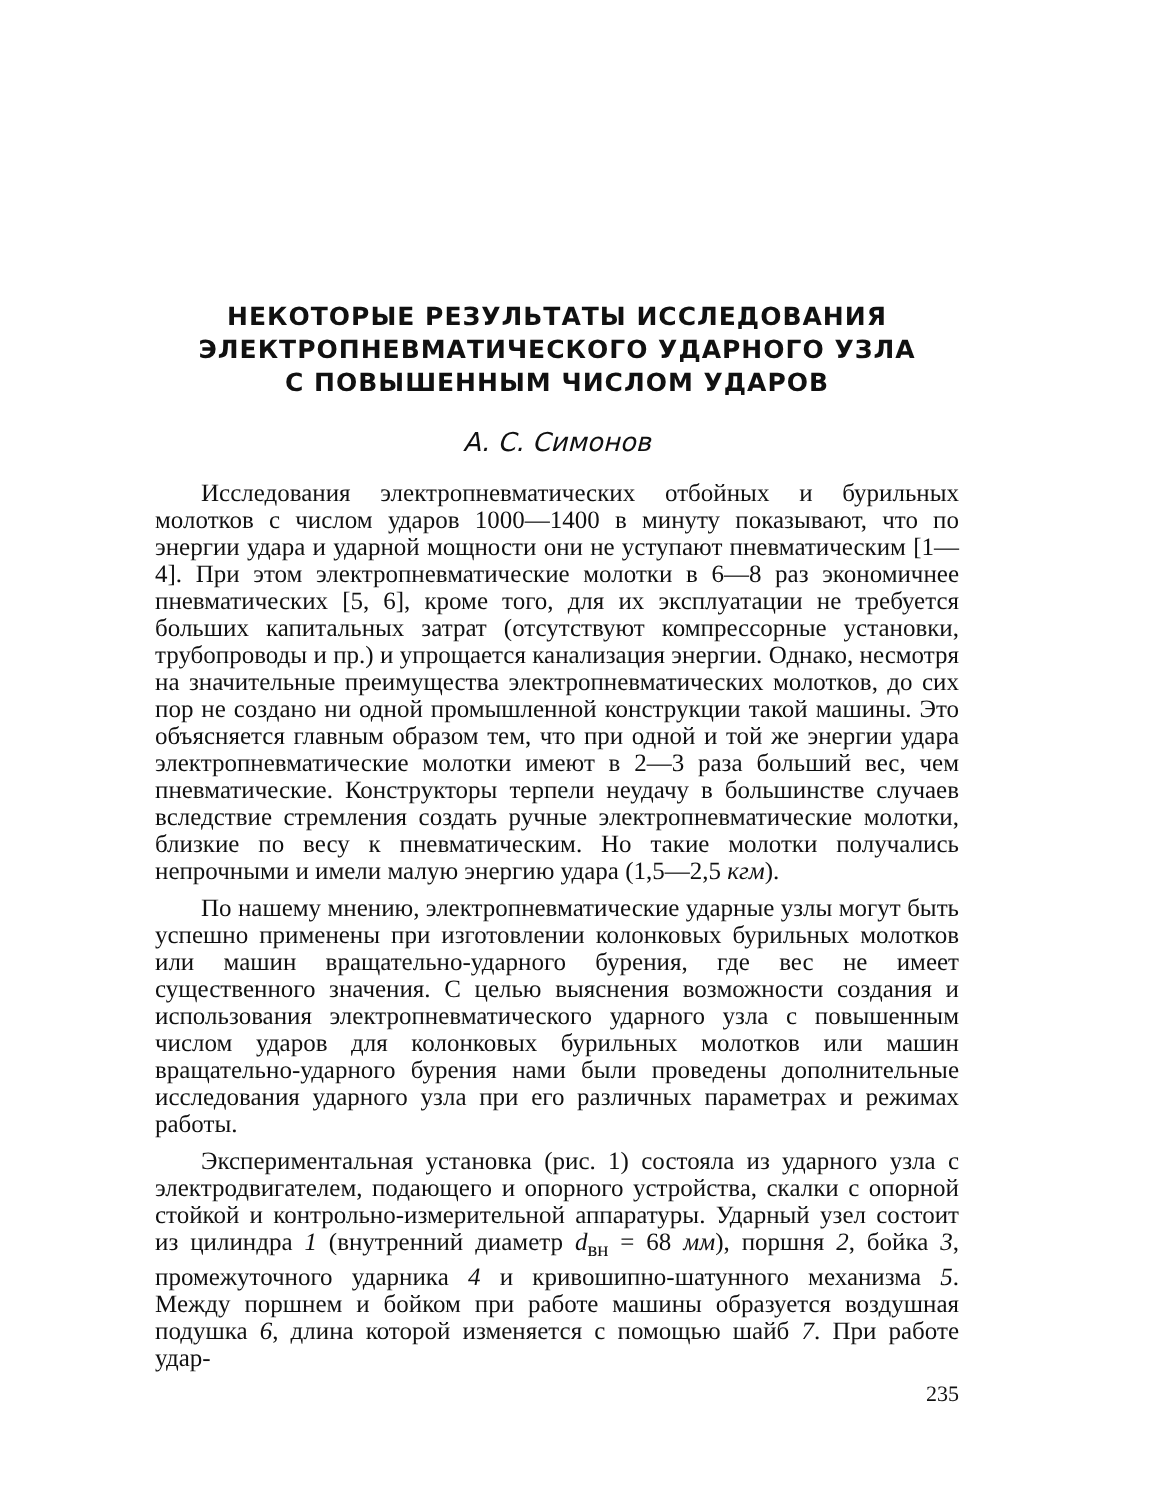НЕКОТОРЫЕ РЕЗУЛЬТАТЫ ИССЛЕДОВАНИЯ
ЭЛЕКТРОПНЕВМАТИЧЕСКОГО УДАРНОГО УЗЛА
С ПОВЫШЕННЫМ ЧИСЛОМ УДАРОВ
А. С. Симонов
Исследования электропневматических отбойных и бурильных молотков с числом ударов 1000—1400 в минуту показывают, что по энергии удара и ударной мощности они не уступают пневматическим [1—4]. При этом электропневматические молотки в 6—8 раз экономичнее пневматических [5, 6], кроме того, для их эксплуатации не требуется больших капитальных затрат (отсутствуют компрессорные установки, трубопроводы и пр.) и упрощается канализация энергии. Однако, несмотря на значительные преимущества электропневматических молотков, до сих пор не создано ни одной промышленной конструкции такой машины. Это объясняется главным образом тем, что при одной и той же энергии удара электропневматические молотки имеют в 2—3 раза больший вес, чем пневматические. Конструкторы терпели неудачу в большинстве случаев вследствие стремления создать ручные электропневматические молотки, близкие по весу к пневматическим. Но такие молотки получались непрочными и имели малую энергию удара (1,5—2,5 кгм).
По нашему мнению, электропневматические ударные узлы могут быть успешно применены при изготовлении колонковых бурильных молотков или машин вращательно-ударного бурения, где вес не имеет существенного значения. С целью выяснения возможности создания и использования электропневматического ударного узла с повышенным числом ударов для колонковых бурильных молотков или машин вращательно-ударного бурения нами были проведены дополнительные исследования ударного узла при его различных параметрах и режимах работы.
Экспериментальная установка (рис. 1) состояла из ударного узла с электродвигателем, подающего и опорного устройства, скалки с опорной стойкой и контрольно-измерительной аппаратуры. Ударный узел состоит из цилиндра 1 (внутренний диаметр d<sub>вн</sub> = 68 мм), поршня 2, бойка 3, промежуточного ударника 4 и кривошипно-шатунного механизма 5. Между поршнем и бойком при работе машины образуется воздушная подушка 6, длина которой изменяется с помощью шайб 7. При работе удар-
235